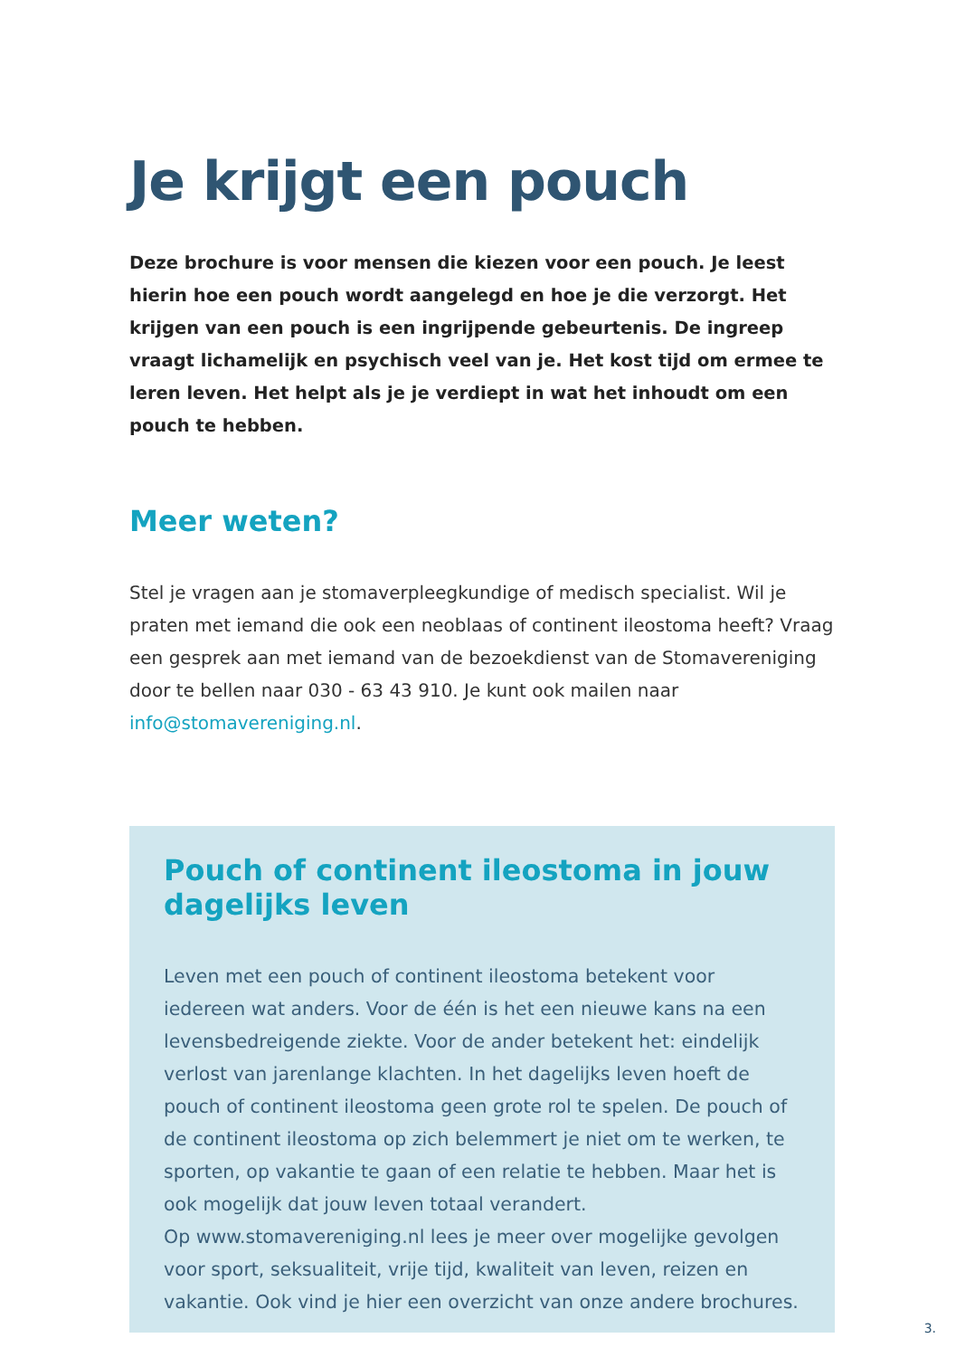Je krijgt een pouch
Deze brochure is voor mensen die kiezen voor een pouch. Je leest hierin hoe een pouch wordt aangelegd en hoe je die verzorgt. Het krijgen van een pouch is een ingrijpende gebeurtenis. De ingreep vraagt lichamelijk en psychisch veel van je. Het kost tijd om ermee te leren leven. Het helpt als je je verdiept in wat het inhoudt om een pouch te hebben.
Meer weten?
Stel je vragen aan je stomaverpleegkundige of medisch specialist. Wil je praten met iemand die ook een neoblaas of continent ileostoma heeft? Vraag een gesprek aan met iemand van de bezoekdienst van de Stomavereniging door te bellen naar 030 - 63 43 910. Je kunt ook mailen naar info@stomavereniging.nl.
Pouch of continent ileostoma in jouw dagelijks leven
Leven met een pouch of continent ileostoma betekent voor iedereen wat anders. Voor de één is het een nieuwe kans na een levensbedreigende ziekte. Voor de ander betekent het: eindelijk verlost van jarenlange klachten. In het dagelijks leven hoeft de pouch of continent ileostoma geen grote rol te spelen. De pouch of de continent ileostoma op zich belemmert je niet om te werken, te sporten, op vakantie te gaan of een relatie te hebben. Maar het is ook mogelijk dat jouw leven totaal verandert.
Op www.stomavereniging.nl lees je meer over mogelijke gevolgen voor sport, seksualiteit, vrije tijd, kwaliteit van leven, reizen en vakantie. Ook vind je hier een overzicht van onze andere brochures.
3.